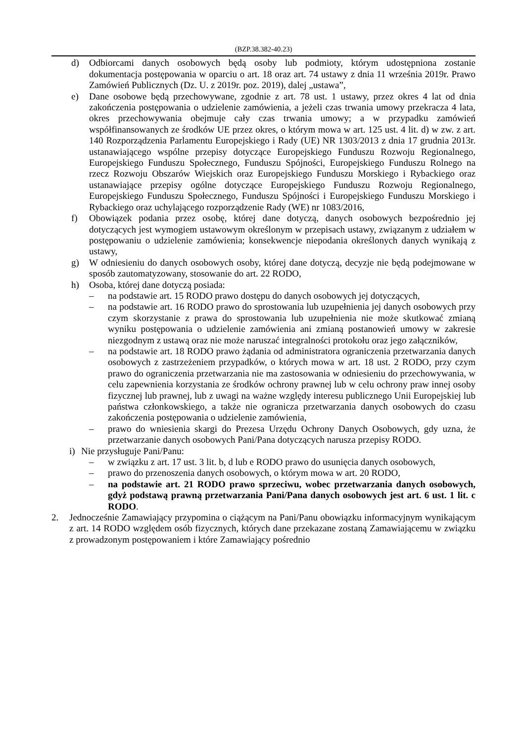(BZP.38.382-40.23)
d) Odbiorcami danych osobowych będą osoby lub podmioty, którym udostępniona zostanie dokumentacja postępowania w oparciu o art. 18 oraz art. 74 ustawy z dnia 11 września 2019r. Prawo Zamówień Publicznych (Dz. U. z 2019r. poz. 2019), dalej „ustawa”,
e) Dane osobowe będą przechowywane, zgodnie z art. 78 ust. 1 ustawy, przez okres 4 lat od dnia zakończenia postępowania o udzielenie zamówienia, a jeżeli czas trwania umowy przekracza 4 lata, okres przechowywania obejmuje cały czas trwania umowy; a w przypadku zamówień współfinansowanych ze środków UE przez okres, o którym mowa w art. 125 ust. 4 lit. d) w zw. z art. 140 Rozporządzenia Parlamentu Europejskiego i Rady (UE) NR 1303/2013 z dnia 17 grudnia 2013r. ustanawiającego wspólne przepisy dotyczące Europejskiego Funduszu Rozwoju Regionalnego, Europejskiego Funduszu Społecznego, Funduszu Spójności, Europejskiego Funduszu Rolnego na rzecz Rozwoju Obszarów Wiejskich oraz Europejskiego Funduszu Morskiego i Rybackiego oraz ustanawiające przepisy ogólne dotyczące Europejskiego Funduszu Rozwoju Regionalnego, Europejskiego Funduszu Społecznego, Funduszu Spójności i Europejskiego Funduszu Morskiego i Rybackiego oraz uchylającego rozporządzenie Rady (WE) nr 1083/2016,
f) Obowiązek podania przez osobę, której dane dotyczą, danych osobowych bezpośrednio jej dotyczących jest wymogiem ustawowym określonym w przepisach ustawy, związanym z udziałem w postępowaniu o udzielenie zamówienia; konsekwencje niepodania określonych danych wynikają z ustawy,
g) W odniesieniu do danych osobowych osoby, której dane dotyczą, decyzje nie będą podejmowane w sposób zautomatyzowany, stosowanie do art. 22 RODO,
h) Osoba, której dane dotyczą posiada:
– na podstawie art. 15 RODO prawo dostępu do danych osobowych jej dotyczących,
– na podstawie art. 16 RODO prawo do sprostowania lub uzupełnienia jej danych osobowych przy czym skorzystanie z prawa do sprostowania lub uzupełnienia nie może skutkować zmianą wyniku postępowania o udzielenie zamówienia ani zmianą postanowień umowy w zakresie niezgodnym z ustawą oraz nie może naruszać integralności protokołu oraz jego załączników,
– na podstawie art. 18 RODO prawo żądania od administratora ograniczenia przetwarzania danych osobowych z zastrzeżeniem przypadków, o których mowa w art. 18 ust. 2 RODO, przy czym prawo do ograniczenia przetwarzania nie ma zastosowania w odniesieniu do przechowywania, w celu zapewnienia korzystania ze środków ochrony prawnej lub w celu ochrony praw innej osoby fizycznej lub prawnej, lub z uwagi na ważne względy interesu publicznego Unii Europejskiej lub państwa członkowskiego, a także nie ogranicza przetwarzania danych osobowych do czasu zakończenia postępowania o udzielenie zamówienia,
– prawo do wniesienia skargi do Prezesa Urzędu Ochrony Danych Osobowych, gdy uzna, że przetwarzanie danych osobowych Pani/Pana dotyczących narusza przepisy RODO.
i) Nie przysługuje Pani/Panu:
– w związku z art. 17 ust. 3 lit. b, d lub e RODO prawo do usunięcia danych osobowych,
– prawo do przenoszenia danych osobowych, o którym mowa w art. 20 RODO,
– na podstawie art. 21 RODO prawo sprzeciwu, wobec przetwarzania danych osobowych, gdyż podstawą prawną przetwarzania Pani/Pana danych osobowych jest art. 6 ust. 1 lit. c RODO.
2. Jednocześnie Zamawiający przypomina o ciążącym na Pani/Panu obowiązku informacyjnym wynikającym z art. 14 RODO względem osób fizycznych, których dane przekazane zostaną Zamawiającemu w związku z prowadzonym postępowaniem i które Zamawiający pośrednio